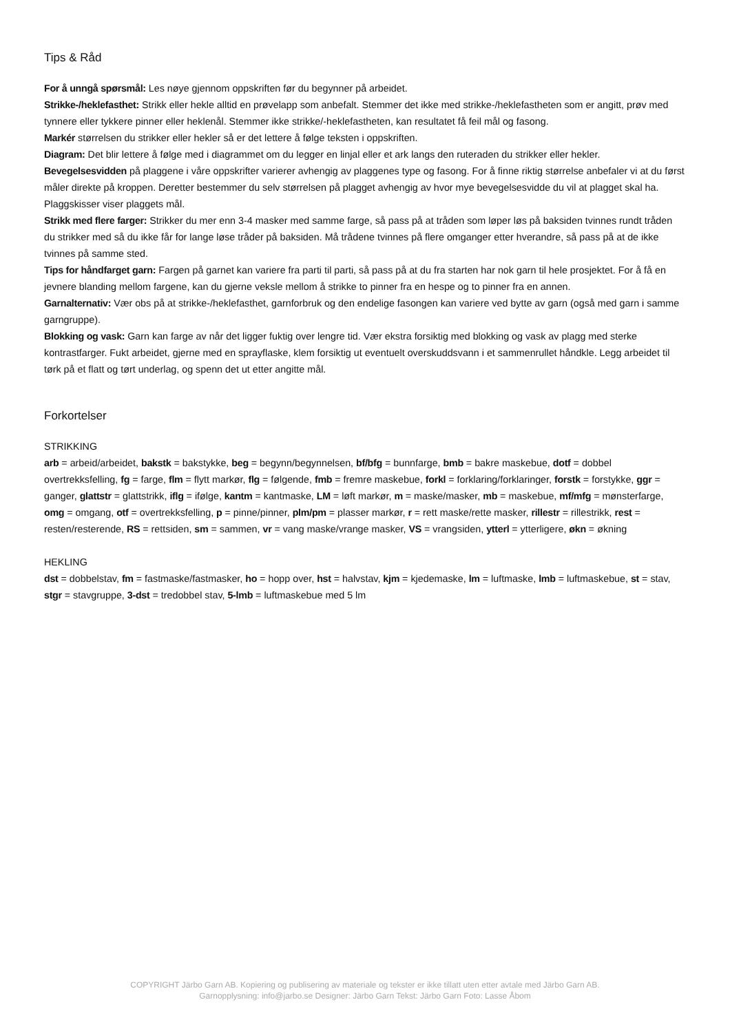Tips & Råd
For å unngå spørsmål: Les nøye gjennom oppskriften før du begynner på arbeidet.
Strikke-/heklefasthet: Strikk eller hekle alltid en prøvelapp som anbefalt. Stemmer det ikke med strikke-/heklefastheten som er angitt, prøv med tynnere eller tykkere pinner eller heklenål. Stemmer ikke strikke/-heklefastheten, kan resultatet få feil mål og fasong.
Markér størrelsen du strikker eller hekler så er det lettere å følge teksten i oppskriften.
Diagram: Det blir lettere å følge med i diagrammet om du legger en linjal eller et ark langs den ruteraden du strikker eller hekler.
Bevegelsesvidden på plaggene i våre oppskrifter varierer avhengig av plaggenes type og fasong. For å finne riktig størrelse anbefaler vi at du først måler direkte på kroppen. Deretter bestemmer du selv størrelsen på plagget avhengig av hvor mye bevegelsesvidde du vil at plagget skal ha. Plaggskisser viser plaggets mål.
Strikk med flere farger: Strikker du mer enn 3-4 masker med samme farge, så pass på at tråden som løper løs på baksiden tvinnes rundt tråden du strikker med så du ikke får for lange løse tråder på baksiden. Må trådene tvinnes på flere omganger etter hverandre, så pass på at de ikke tvinnes på samme sted.
Tips for håndfarget garn: Fargen på garnet kan variere fra parti til parti, så pass på at du fra starten har nok garn til hele prosjektet. For å få en jevnere blanding mellom fargene, kan du gjerne veksle mellom å strikke to pinner fra en hespe og to pinner fra en annen.
Garnalternativ: Vær obs på at strikke-/heklefasthet, garnforbruk og den endelige fasongen kan variere ved bytte av garn (også med garn i samme garngruppe).
Blokking og vask: Garn kan farge av når det ligger fuktig over lengre tid. Vær ekstra forsiktig med blokking og vask av plagg med sterke kontrastfarger. Fukt arbeidet, gjerne med en sprayflaske, klem forsiktig ut eventuelt overskuddsvann i et sammenrullet håndkle. Legg arbeidet til tørk på et flatt og tørt underlag, og spenn det ut etter angitte mål.
Forkortelser
STRIKKING
arb = arbeid/arbeidet, bakstk = bakstykke, beg = begynn/begynnelsen, bf/bfg = bunnfarge, bmb = bakre maskebue, dotf = dobbel overtrekksfelling, fg = farge, flm = flytt markør, flg = følgende, fmb = fremre maskebue, forkl = forklaring/forklaringer, forstk = forstykke, ggr = ganger, glattstr = glattstrikk, iflg = ifølge, kantm = kantmaske, LM = løft markør, m = maske/masker, mb = maskebue, mf/mfg = mønsterfarge, omg = omgang, otf = overtrekksfelling, p = pinne/pinner, plm/pm = plasser markør, r = rett maske/rette masker, rillestr = rillestrikk, rest = resten/resterende, RS = rettsiden, sm = sammen, vr = vang maske/vrange masker, VS = vrangsiden, ytterl = ytterligere, økn = økning
HEKLING
dst = dobbelstav, fm = fastmaske/fastmasker, ho = hopp over, hst = halvstav, kjm = kjedemaske, lm = luftmaske, lmb = luftmaskebue, st = stav, stgr = stavgruppe, 3-dst = tredobbel stav, 5-lmb = luftmaskebue med 5 lm
COPYRIGHT Järbo Garn AB. Kopiering og publisering av materiale og tekster er ikke tillatt uten etter avtale med Järbo Garn AB.
Garnopplysning: info@jarbo.se Designer: Järbo Garn Tekst: Järbo Garn Foto: Lasse Åbom